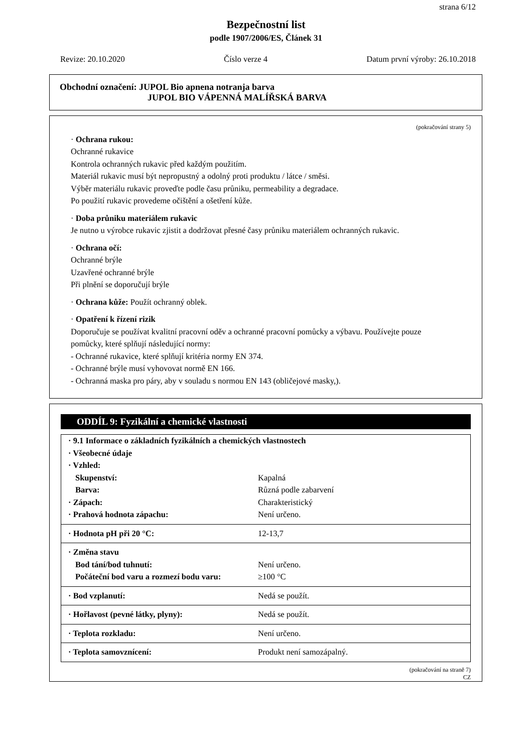strana 6/12
Bezpečnostní list
podle 1907/2006/ES, Článek 31
Revize: 20.10.2020 Číslo verze 4 Datum první výroby: 26.10.2018
Obchodní označení: JUPOL Bio apnena notranja barva
JUPOL BIO VÁPENNÁ MALÍŘSKÁ BARVA
(pokračování strany 5)
· Ochrana rukou:
Ochranné rukavice
Kontrola ochranných rukavic před každým použitím.
Materiál rukavic musí být nepropustný a odolný proti produktu / látce / směsi.
Výběr materiálu rukavic proveďte podle času průniku, permeability a degradace.
Po použití rukavic provedeme očištění a ošetření kůže.
· Doba průniku materiálem rukavic
Je nutno u výrobce rukavic zjistit a dodržovat přesné časy průniku materiálem ochranných rukavic.
· Ochrana očí:
Ochranné brýle
Uzavřené ochranné brýle
Při plnění se doporučují brýle
· Ochrana kůže: Použít ochranný oblek.
· Opatření k řízení rizik
Doporučuje se používat kvalitní pracovní oděv a ochranné pracovní pomůcky a výbavu. Používejte pouze
pomůcky, které splňují následující normy:
- Ochranné rukavice, které splňují kritéria normy EN 374.
- Ochranné brýle musí vyhovovat normě EN 166.
- Ochranná maska pro páry, aby v souladu s normou EN 143 (obličejové masky,).
ODDÍL 9: Fyzikální a chemické vlastnosti
| · 9.1 Informace o základních fyzikálních a chemických vlastnostech | |
| · Všeobecné údaje | |
| · Vzhled: | |
| Skupenství: | Kapalná |
| Barva: | Různá podle zabarvení |
| · Zápach: | Charakteristický |
| · Prahová hodnota zápachu: | Není určeno. |
| · Hodnota pH při 20 °C: | 12-13,7 |
| · Změna stavu | |
| Bod tání/bod tuhnutí: | Není určeno. |
| Počáteční bod varu a rozmezí bodu varu: | ≥100 °C |
| · Bod vzplanutí: | Nedá se použít. |
| · Hořlavost (pevné látky, plyny): | Nedá se použít. |
| · Teplota rozkladu: | Není určeno. |
| · Teplota samovznícení: | Produkt není samozápalný. |
(pokračování na straně 7)
CZ